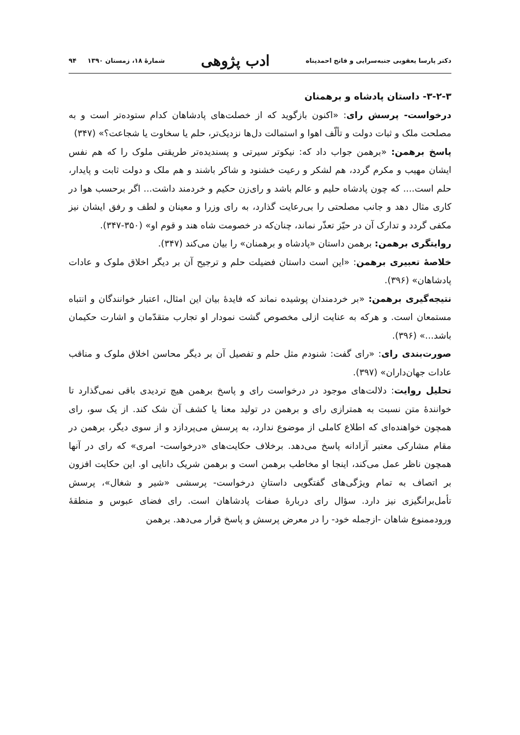دکتر پارسا یعقوبی جنبه‌سرایی و فاتح احمدپناه ادب پژوهی شمارهٔ ۱۸، زمستان ۱۳۹۰ ۹۴
۳-۲-۳- داستان پادشاه و برهمنان
درخواست- پرسش رای: «اکنون بازگوید که از خصلت‌های پادشاهان کدام ستوده‌تر است و به مصلحت ملک و ثبات دولت و تألّف اهوا و استمالت دل‌ها نزدیک‌تر، حلم یا سخاوت یا شجاعت؟» (۳۴۷)
پاسخ برهمن: «برهمن جواب داد که: نیکوتر سیرتی و پسندیده‌تر طریقتی ملوک را که هم نفس ایشان مهیب و مکرم گردد، هم لشکر و رعیت خشنود و شاکر باشند و هم ملک و دولت ثابت و پایدار، حلم است.... که چون پادشاه حلیم و عالم باشد و رای‌زن حکیم و خردمند داشت... اگر برحسب هوا در کاری مثال دهد و جانب مصلحتی را بی‌رعایت گذارد، به رای وزرا و معینان و لطف و رفق ایشان نیز مکفی گردد و تدارک آن در حیّز تعذّر نماند، چنان‌که در خصومت شاه هند و قوم او» (۳۵۰-۳۴۷).
روایتگری برهمن: برهمن داستان «پادشاه و برهمنان» را بیان می‌کند (۳۴۷).
خلاصهٔ تعبیری برهمن: «این است داستان فضیلت حلم و ترجیح آن بر دیگر اخلاق ملوک و عادات پادشاهان» (۳۹۶).
نتیجه‌گیری برهمن: «بر خردمندان پوشیده نماند که فایدهٔ بیان این امثال، اعتبار خوانندگان و انتباه مستمعان است. و هرکه به عنایت ازلی مخصوص گشت نمودار او تجارب متقدّمان و اشارت حکیمان باشد...» (۳۹۶).
صورت‌بندی رای: «رای گفت: شنودم مثل حلم و تفصیل آن بر دیگر محاسن اخلاق ملوک و مناقب عادات جهان‌داران» (۳۹۷).
تحلیل روایت: دلالت‌های موجود در درخواست رای و پاسخ برهمن هیچ تردیدی باقی نمی‌گذارد تا خوانندهٔ متن نسبت به همترازی رای و برهمن در تولید معنا یا کشف آن شک کند. از یک سو، رای همچون خواهنده‌ای که اطلاع کاملی از موضوع ندارد، به پرسش می‌پردازد و از سوی دیگر، برهمن در مقام مشارکی معتبر آزادانه پاسخ می‌دهد. برخلاف حکایت‌های «درخواست- امری» که رای در آنها همچون ناظر عمل می‌کند، اینجا او مخاطب برهمن است و برهمن شریک دانایی او. این حکایت افزون بر اتصاف به تمام ویژگی‌های گفتگویی داستانِ درخواست- پرسشی «شیر و شغال»، پرسش تأمل‌برانگیزی نیز دارد. سؤال رای دربارهٔ صفات پادشاهان است. رای فضای عبوس و منطقهٔ ورودممنوع شاهان -ازجمله خود- را در معرض پرسش و پاسخ قرار می‌دهد. برهمن